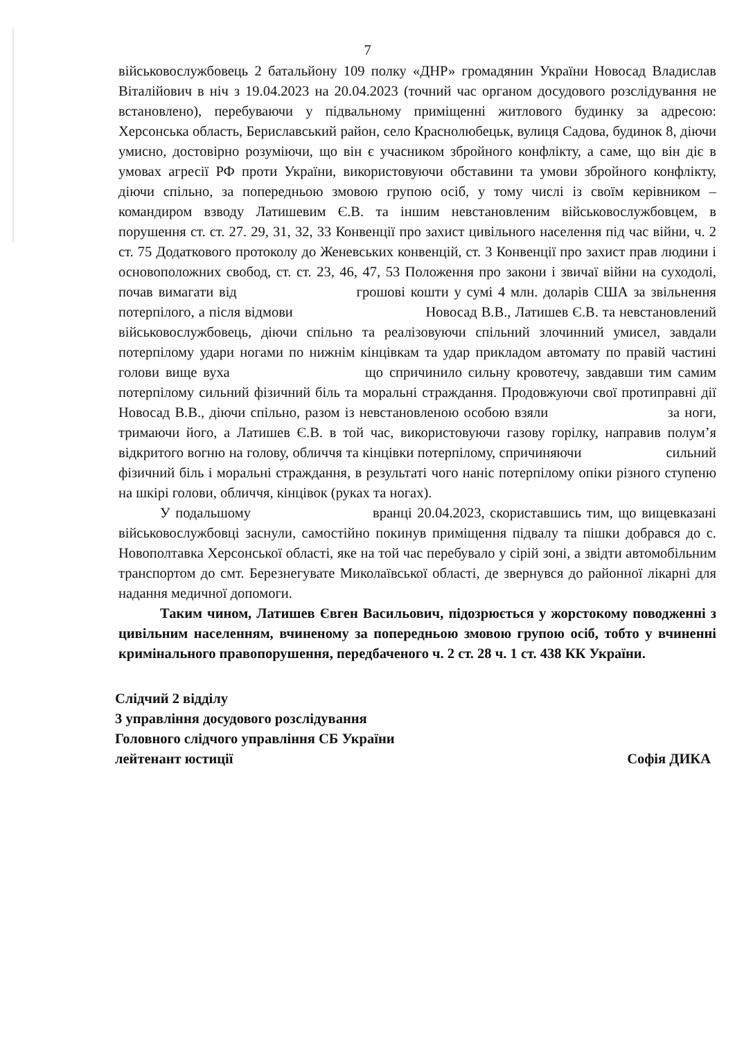7
військовослужбовець 2 батальйону 109 полку «ДНР» громадянин України Новосад Владислав Віталійович в ніч з 19.04.2023 на 20.04.2023 (точний час органом досудового розслідування не встановлено), перебуваючи у підвальному приміщенні житлового будинку за адресою: Херсонська область, Бериславський район, село Краснолюбецьк, вулиця Садова, будинок 8, діючи умисно, достовірно розуміючи, що він є учасником збройного конфлікту, а саме, що він діє в умовах агресії РФ проти України, використовуючи обставини та умови збройного конфлікту, діючи спільно, за попередньою змовою групою осіб, у тому числі із своїм керівником – командиром взводу Латишевим Є.В. та іншим невстановленим військовослужбовцем, в порушення ст. ст. 27. 29, 31, 32, 33 Конвенції про захист цивільного населення під час війни, ч. 2 ст. 75 Додаткового протоколу до Женевських конвенцій, ст. 3 Конвенції про захист прав людини і основоположних свобод, ст. ст. 23, 46, 47, 53 Положення про закони і звичаї війни на суходолі, почав вимагати від грошові кошти у сумі 4 млн. доларів США за звільнення потерпілого, а після відмови Новосад В.В., Латишев Є.В. та невстановлений військовослужбовець, діючи спільно та реалізовуючи спільний злочинний умисел, завдали потерпілому удари ногами по нижнім кінцівкам та удар прикладом автомату по правій частині голови вище вуха що спричинило сильну кровотечу, завдавши тим самим потерпілому сильний фізичний біль та моральні страждання. Продовжуючи свої протиправні дії Новосад В.В., діючи спільно, разом із невстановленою особою взяли за ноги, тримаючи його, а Латишев Є.В. в той час, використовуючи газову горілку, направив полум’я відкритого вогню на голову, обличчя та кінцівки потерпілому, спричиняючи сильний фізичний біль і моральні страждання, в результаті чого наніс потерпілому опіки різного ступеню на шкірі голови, обличчя, кінцівок (руках та ногах).
У подальшому вранці 20.04.2023, скориставшись тим, що вищевказані військовослужбовці заснули, самостійно покинув приміщення підвалу та пішки добрався до с. Новополтавка Херсонської області, яке на той час перебувало у сірій зоні, а звідти автомобільним транспортом до смт. Березнегувате Миколаївської області, де звернувся до районної лікарні для надання медичної допомоги.
Таким чином, Латишев Євген Васильович, підозрюється у жорстокому поводженні з цивільним населенням, вчиненому за попередньою змовою групою осіб, тобто у вчиненні кримінального правопорушення, передбаченого ч. 2 ст. 28 ч. 1 ст. 438 КК України.
Слідчий 2 відділу
3 управління досудового розслідування
Головного слідчого управління СБ України
лейтенант юстиції
Софія ДИКА